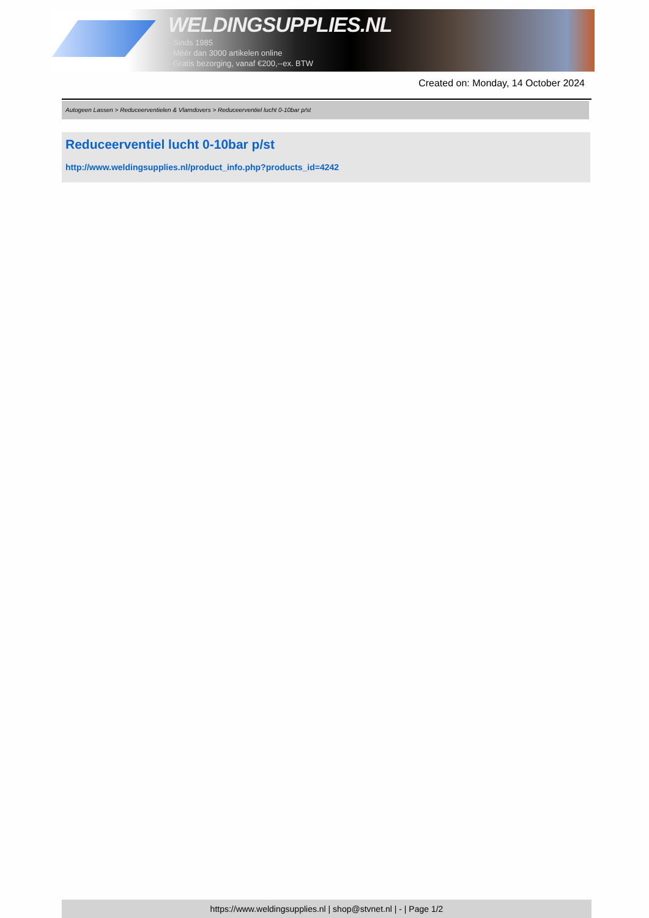WELDINGSUPPLIES.NL
- Sinds 1985
- Méér dan 3000 artikelen online
- Gratis bezorging, vanaf €200,--ex. BTW
Created on: Monday, 14 October 2024
Autogeen Lassen > Reduceerventielen & Vlamdovers > Reduceerventiel lucht 0-10bar p/st
Reduceerventiel lucht 0-10bar p/st
http://www.weldingsupplies.nl/product_info.php?products_id=4242
https://www.weldingsupplies.nl | shop@stvnet.nl | - | Page 1/2